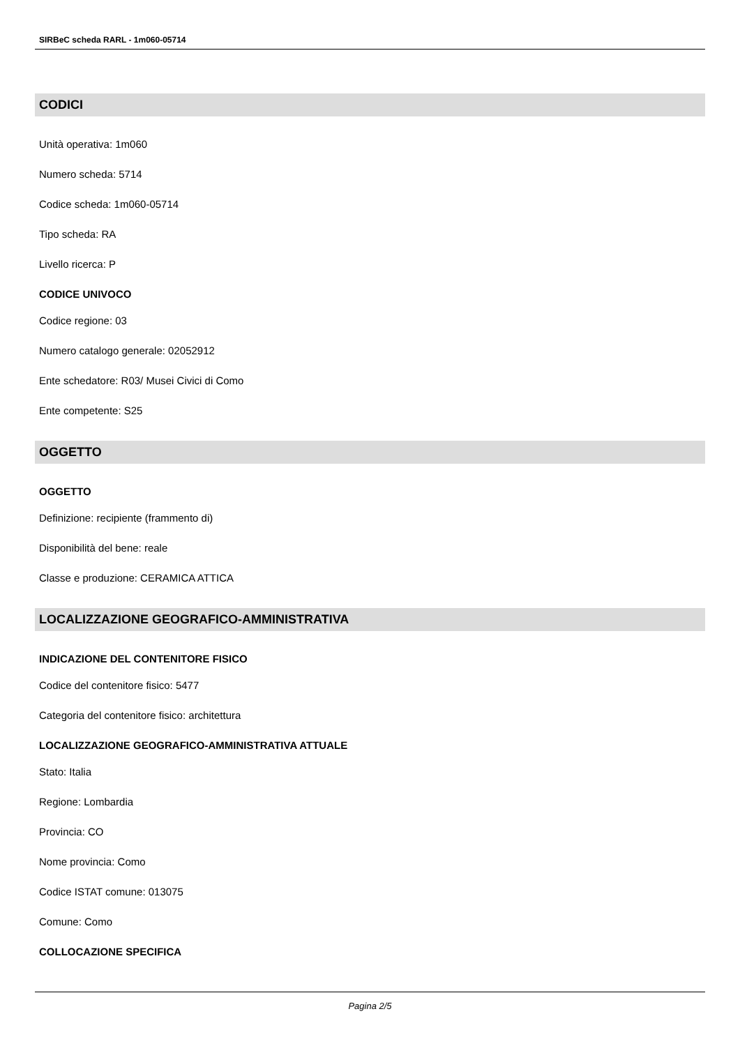SIRBeC scheda RARL - 1m060-05714
CODICI
Unità operativa: 1m060
Numero scheda: 5714
Codice scheda: 1m060-05714
Tipo scheda: RA
Livello ricerca: P
CODICE UNIVOCO
Codice regione: 03
Numero catalogo generale: 02052912
Ente schedatore: R03/ Musei Civici di Como
Ente competente: S25
OGGETTO
OGGETTO
Definizione: recipiente (frammento di)
Disponibilità del bene: reale
Classe e produzione: CERAMICA ATTICA
LOCALIZZAZIONE GEOGRAFICO-AMMINISTRATIVA
INDICAZIONE DEL CONTENITORE FISICO
Codice del contenitore fisico: 5477
Categoria del contenitore fisico: architettura
LOCALIZZAZIONE GEOGRAFICO-AMMINISTRATIVA ATTUALE
Stato: Italia
Regione: Lombardia
Provincia: CO
Nome provincia: Como
Codice ISTAT comune: 013075
Comune: Como
COLLOCAZIONE SPECIFICA
Pagina 2/5